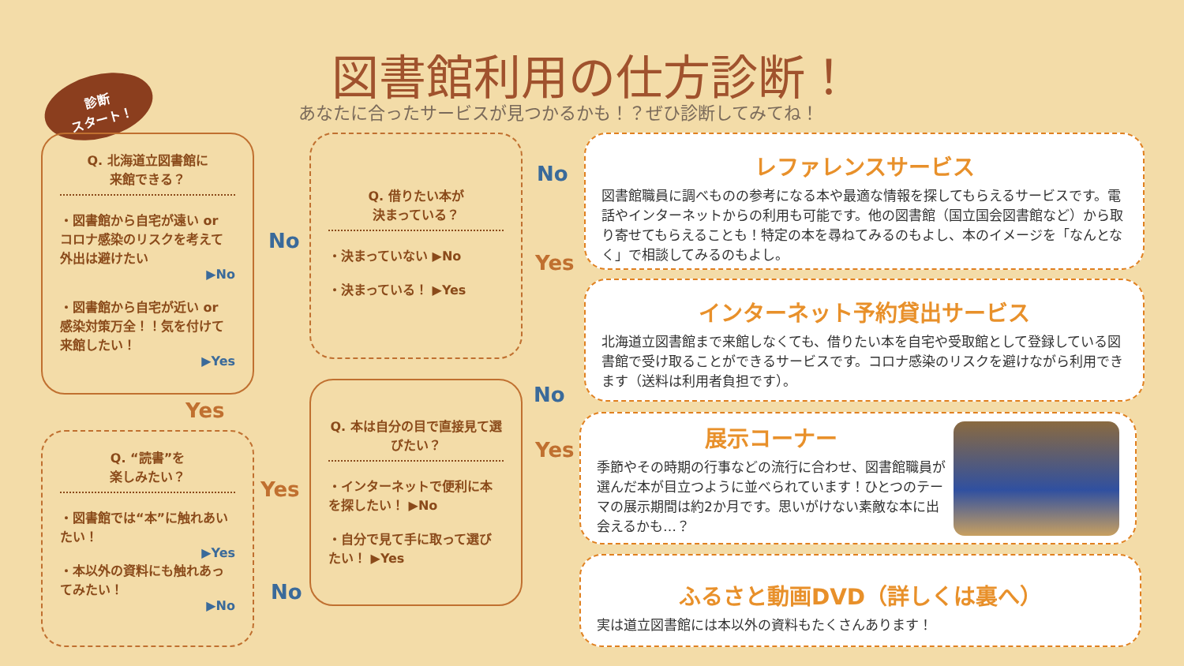図書館利用の仕方診断！
あなたに合ったサービスが見つかるかも！？ぜひ診断してみてね！
診断
スタート！
Q. 北海道立図書館に
来館できる？
・図書館から自宅が遠い or コロナ感染のリスクを考えて外出は避けたい
▶No
・図書館から自宅が近い or 感染対策万全！！気を付けて来館したい！
▶Yes
Yes
No
Q. “読書”を
楽しみたい？
・図書館では“本”に触れあいたい！
▶Yes
・本以外の資料にも触れあってみたい！
▶No
Yes
No
Q. 借りたい本が
決まっている？
・決まっていない ▶No
・決まっている！ ▶Yes
No
Yes
Q. 本は自分の目で直接見て選びたい？
・インターネットで便利に本を探したい！ ▶No
・自分で見て手に取って選びたい！ ▶Yes
No
Yes
レファレンスサービス
図書館職員に調べものの参考になる本や最適な情報を探してもらえるサービスです。電話やインターネットからの利用も可能です。他の図書館（国立国会図書館など）から取り寄せてもらえることも！特定の本を尋ねてみるのもよし、本のイメージを「なんとなく」で相談してみるのもよし。
インターネット予約貸出サービス
北海道立図書館まで来館しなくても、借りたい本を自宅や受取館として登録している図書館で受け取ることができるサービスです。コロナ感染のリスクを避けながら利用できます（送料は利用者負担です）。
展示コーナー
季節やその時期の行事などの流行に合わせ、図書館職員が選んだ本が目立つように並べられています！ひとつのテーマの展示期間は約2か月です。思いがけない素敵な本に出会えるかも…？
ふるさと動画DVD（詳しくは裏へ）
実は道立図書館には本以外の資料もたくさんあります！